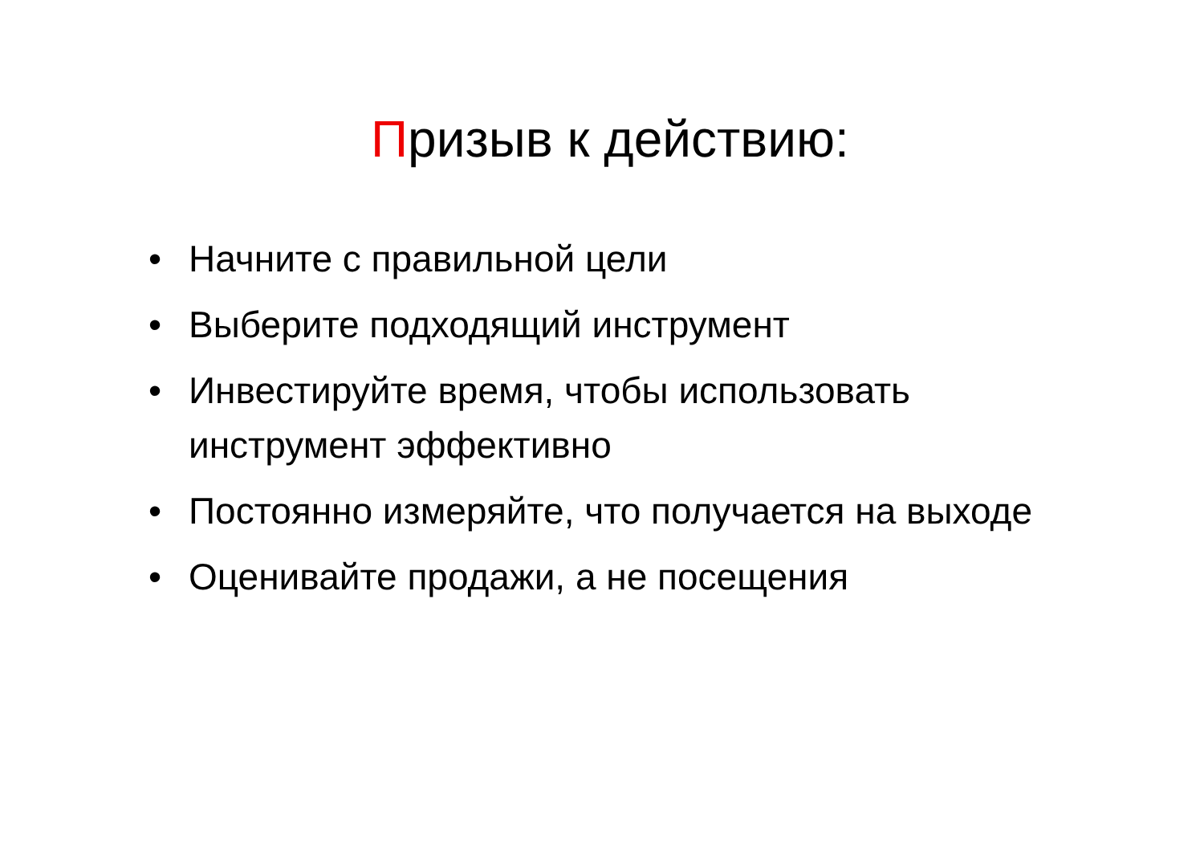Призыв к действию:
• Начните с правильной цели
• Выберите подходящий инструмент
• Инвестируйте время, чтобы использовать инструмент эффективно
• Постоянно измеряйте, что получается на выходе
• Оценивайте продажи, а не посещения